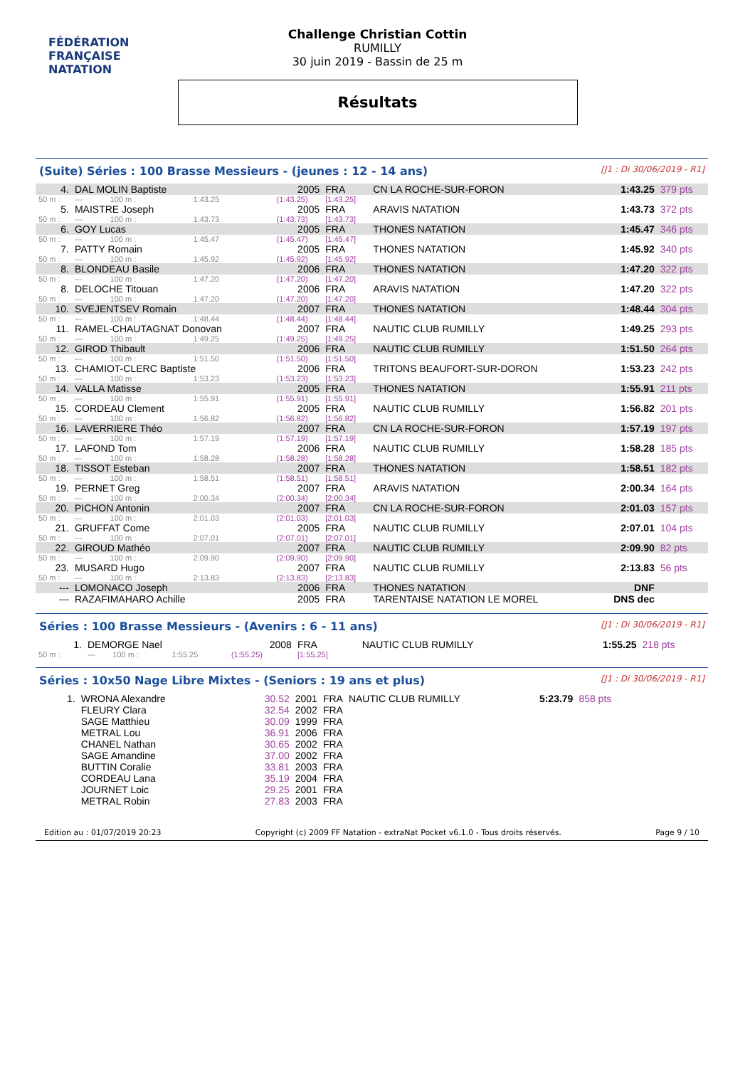FÉDÉRATION FRANÇAISE
NATATION
Challenge Christian Cottin
RUMILLY
30 juin 2019 - Bassin de 25 m
Résultats
(Suite) Séries : 100 Brasse Messieurs - (jeunes : 12 - 14 ans) [J1 : Di 30/06/2019 - R1]
| 4. | DAL MOLIN Baptiste | | | 2005 | FRA | CN LA ROCHE-SUR-FORON | 1:43.25 | 379 pts |
| 50 m : | --- | 100 m : | 1:43.25 | (1:43.25) | [1:43.25] | | | |
| 5. | MAISTRE Joseph | | | 2005 | FRA | ARAVIS NATATION | 1:43.73 | 372 pts |
| 50 m : | --- | 100 m : | 1:43.73 | (1:43.73) | [1:43.73] | | | |
| 6. | GOY Lucas | | | 2005 | FRA | THONES NATATION | 1:45.47 | 346 pts |
| 50 m : | --- | 100 m : | 1:45.47 | (1:45.47) | [1:45.47] | | | |
| 7. | PATTY Romain | | | 2005 | FRA | THONES NATATION | 1:45.92 | 340 pts |
| 50 m : | --- | 100 m : | 1:45.92 | (1:45.92) | [1:45.92] | | | |
| 8. | BLONDEAU Basile | | | 2006 | FRA | THONES NATATION | 1:47.20 | 322 pts |
| 50 m : | --- | 100 m : | 1:47.20 | (1:47.20) | [1:47.20] | | | |
| 8. | DELOCHE Titouan | | | 2006 | FRA | ARAVIS NATATION | 1:47.20 | 322 pts |
| 50 m : | --- | 100 m : | 1:47.20 | (1:47.20) | [1:47.20] | | | |
| 10. | SVEJENTSEV Romain | | | 2007 | FRA | THONES NATATION | 1:48.44 | 304 pts |
| 50 m : | --- | 100 m : | 1:48.44 | (1:48.44) | [1:48.44] | | | |
| 11. | RAMEL-CHAUTAGNAT Donovan | | | 2007 | FRA | NAUTIC CLUB RUMILLY | 1:49.25 | 293 pts |
| 50 m : | --- | 100 m : | 1:49.25 | (1:49.25) | [1:49.25] | | | |
| 12. | GIROD Thibault | | | 2006 | FRA | NAUTIC CLUB RUMILLY | 1:51.50 | 264 pts |
| 50 m : | --- | 100 m : | 1:51.50 | (1:51.50) | [1:51.50] | | | |
| 13. | CHAMIOT-CLERC Baptiste | | | 2006 | FRA | TRITONS BEAUFORT-SUR-DORON | 1:53.23 | 242 pts |
| 50 m : | --- | 100 m : | 1:53.23 | (1:53.23) | [1:53.23] | | | |
| 14. | VALLA Matisse | | | 2005 | FRA | THONES NATATION | 1:55.91 | 211 pts |
| 50 m : | --- | 100 m : | 1:55.91 | (1:55.91) | [1:55.91] | | | |
| 15. | CORDEAU Clement | | | 2005 | FRA | NAUTIC CLUB RUMILLY | 1:56.82 | 201 pts |
| 50 m : | --- | 100 m : | 1:56.82 | (1:56.82) | [1:56.82] | | | |
| 16. | LAVERRIERE Théo | | | 2007 | FRA | CN LA ROCHE-SUR-FORON | 1:57.19 | 197 pts |
| 50 m : | --- | 100 m : | 1:57.19 | (1:57.19) | [1:57.19] | | | |
| 17. | LAFOND Tom | | | 2006 | FRA | NAUTIC CLUB RUMILLY | 1:58.28 | 185 pts |
| 50 m : | --- | 100 m : | 1:58.28 | (1:58.28) | [1:58.28] | | | |
| 18. | TISSOT Esteban | | | 2007 | FRA | THONES NATATION | 1:58.51 | 182 pts |
| 50 m : | --- | 100 m : | 1:58.51 | (1:58.51) | [1:58.51] | | | |
| 19. | PERNET Greg | | | 2007 | FRA | ARAVIS NATATION | 2:00.34 | 164 pts |
| 50 m : | --- | 100 m : | 2:00.34 | (2:00.34) | [2:00.34] | | | |
| 20. | PICHON Antonin | | | 2007 | FRA | CN LA ROCHE-SUR-FORON | 2:01.03 | 157 pts |
| 50 m : | --- | 100 m : | 2:01.03 | (2:01.03) | [2:01.03] | | | |
| 21. | GRUFFAT Come | | | 2005 | FRA | NAUTIC CLUB RUMILLY | 2:07.01 | 104 pts |
| 50 m : | --- | 100 m : | 2:07.01 | (2:07.01) | [2:07.01] | | | |
| 22. | GIROUD Mathéo | | | 2007 | FRA | NAUTIC CLUB RUMILLY | 2:09.90 | 82 pts |
| 50 m : | --- | 100 m : | 2:09.90 | (2:09.90) | [2:09.90] | | | |
| 23. | MUSARD Hugo | | | 2007 | FRA | NAUTIC CLUB RUMILLY | 2:13.83 | 56 pts |
| 50 m : | --- | 100 m : | 2:13.83 | (2:13.83) | [2:13.83] | | | |
| --- | LOMONACO Joseph | | | 2006 | FRA | THONES NATATION | DNF | |
| --- | RAZAFIMAHARO Achille | | | 2005 | FRA | TARENTAISE NATATION LE MOREL | DNS dec | |
Séries : 100 Brasse Messieurs - (Avenirs : 6 - 11 ans) [J1 : Di 30/06/2019 - R1]
| 1. | DEMORGE Nael | | | 2008 | FRA | NAUTIC CLUB RUMILLY | 1:55.25 | 218 pts |
| 50 m : | --- | 100 m : | 1:55.25 | (1:55.25) | [1:55.25] | | | |
Séries : 10x50 Nage Libre Mixtes - (Seniors : 19 ans et plus) [J1 : Di 30/06/2019 - R1]
| 1. | WRONA Alexandre | 30.52 | 2001 | FRA | NAUTIC CLUB RUMILLY | 5:23.79 | 858 pts |
| | FLEURY Clara | 32.54 | 2002 | FRA | | | |
| | SAGE Matthieu | 30.09 | 1999 | FRA | | | |
| | METRAL Lou | 36.91 | 2006 | FRA | | | |
| | CHANEL Nathan | 30.65 | 2002 | FRA | | | |
| | SAGE Amandine | 37.00 | 2002 | FRA | | | |
| | BUTTIN Coralie | 33.81 | 2003 | FRA | | | |
| | CORDEAU Lana | 35.19 | 2004 | FRA | | | |
| | JOURNET Loic | 29.25 | 2001 | FRA | | | |
| | METRAL Robin | 27.83 | 2003 | FRA | | | |
Edition au : 01/07/2019 20:23 Copyright (c) 2009 FF Natation - extraNat Pocket v6.1.0 - Tous droits réservés. Page 9 / 10